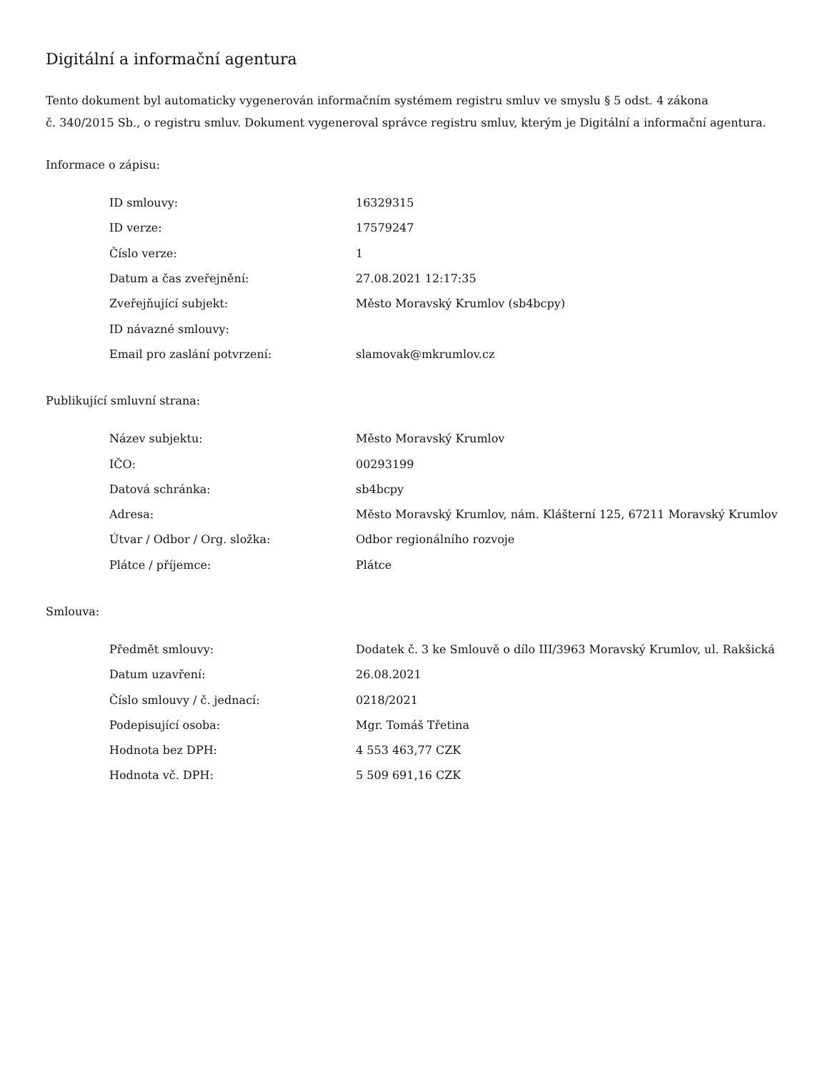Digitální a informační agentura
Tento dokument byl automaticky vygenerován informačním systémem registru smluv ve smyslu § 5 odst. 4 zákona
č. 340/2015 Sb., o registru smluv. Dokument vygeneroval správce registru smluv, kterým je Digitální a informační agentura.
Informace o zápisu:
| ID smlouvy: | 16329315 |
| ID verze: | 17579247 |
| Číslo verze: | 1 |
| Datum a čas zveřejnění: | 27.08.2021 12:17:35 |
| Zveřejňující subjekt: | Město Moravský Krumlov (sb4bcpy) |
| ID návazné smlouvy: | |
| Email pro zaslání potvrzení: | slamovak@mkrumlov.cz |
Publikující smluvní strana:
| Název subjektu: | Město Moravský Krumlov |
| IČO: | 00293199 |
| Datová schránka: | sb4bcpy |
| Adresa: | Město Moravský Krumlov, nám. Klášterní 125, 67211 Moravský Krumlov |
| Útvar / Odbor / Org. složka: | Odbor regionálního rozvoje |
| Plátce / příjemce: | Plátce |
Smlouva:
| Předmět smlouvy: | Dodatek č. 3 ke Smlouvě o dílo III/3963 Moravský Krumlov, ul. Rakšická |
| Datum uzavření: | 26.08.2021 |
| Číslo smlouvy / č. jednací: | 0218/2021 |
| Podepisující osoba: | Mgr. Tomáš Třetina |
| Hodnota bez DPH: | 4 553 463,77 CZK |
| Hodnota vč. DPH: | 5 509 691,16 CZK |